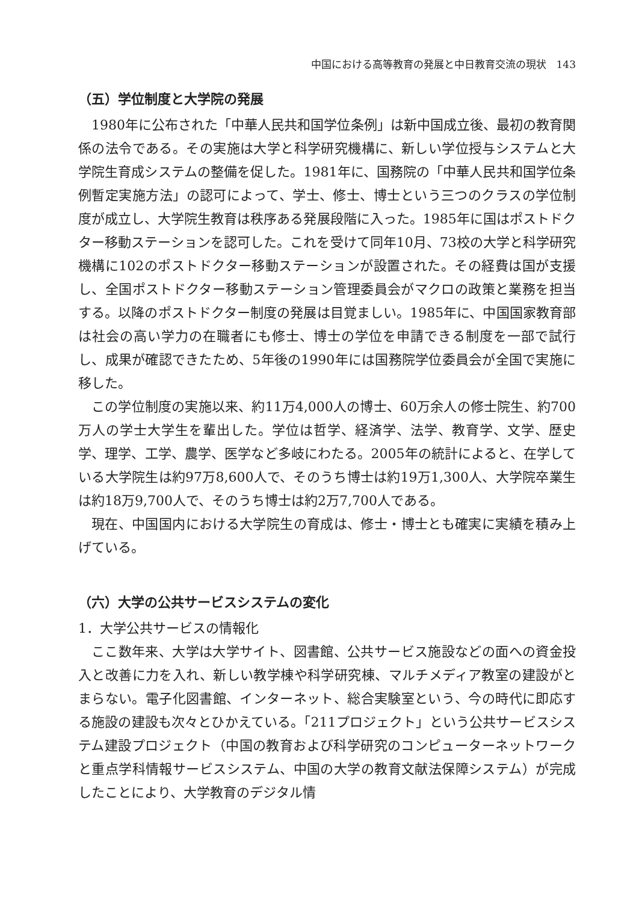中国における高等教育の発展と中日教育交流の現状　143
（五）学位制度と大学院の発展
1980年に公布された「中華人民共和国学位条例」は新中国成立後、最初の教育関係の法令である。その実施は大学と科学研究機構に、新しい学位授与システムと大学院生育成システムの整備を促した。1981年に、国務院の「中華人民共和国学位条例暫定実施方法」の認可によって、学士、修士、博士という三つのクラスの学位制度が成立し、大学院生教育は秩序ある発展段階に入った。1985年に国はポストドクター移動ステーションを認可した。これを受けて同年10月、73校の大学と科学研究機構に102のポストドクター移動ステーションが設置された。その経費は国が支援し、全国ポストドクター移動ステーション管理委員会がマクロの政策と業務を担当する。以降のポストドクター制度の発展は目覚ましい。1985年に、中国国家教育部は社会の高い学力の在職者にも修士、博士の学位を申請できる制度を一部で試行し、成果が確認できたため、5年後の1990年には国務院学位委員会が全国で実施に移した。
この学位制度の実施以来、約11万4,000人の博士、60万余人の修士院生、約700万人の学士大学生を輩出した。学位は哲学、経済学、法学、教育学、文学、歴史学、理学、工学、農学、医学など多岐にわたる。2005年の統計によると、在学している大学院生は約97万8,600人で、そのうち博士は約19万1,300人、大学院卒業生は約18万9,700人で、そのうち博士は約2万7,700人である。
現在、中国国内における大学院生の育成は、修士・博士とも確実に実績を積み上げている。
（六）大学の公共サービスシステムの変化
1．大学公共サービスの情報化
ここ数年来、大学は大学サイト、図書館、公共サービス施設などの面への資金投入と改善に力を入れ、新しい教学棟や科学研究棟、マルチメディア教室の建設がとまらない。電子化図書館、インターネット、総合実験室という、今の時代に即応する施設の建設も次々とひかえている。「211プロジェクト」という公共サービスシステム建設プロジェクト（中国の教育および科学研究のコンピューターネットワークと重点学科情報サービスシステム、中国の大学の教育文献法保障システム）が完成したことにより、大学教育のデジタル情